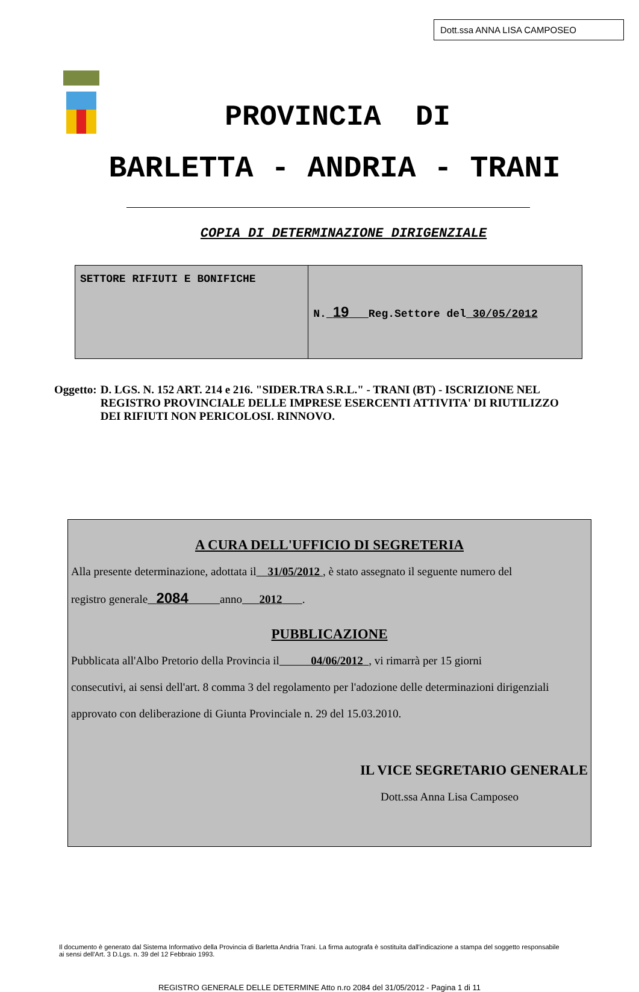Dott.ssa ANNA LISA CAMPOSEO
PROVINCIA DI
BARLETTA - ANDRIA - TRANI
COPIA DI DETERMINAZIONE DIRIGENZIALE
| SETTORE RIFIUTI E BONIFICHE | N. 19 Reg.Settore del 30/05/2012 |
Oggetto: D. LGS. N. 152 ART. 214 e 216. "SIDER.TRA S.R.L." - TRANI (BT) - ISCRIZIONE NEL REGISTRO PROVINCIALE DELLE IMPRESE ESERCENTI ATTIVITA' DI RIUTILIZZO DEI RIFIUTI NON PERICOLOSI. RINNOVO.
A CURA DELL'UFFICIO DI SEGRETERIA
Alla presente determinazione, adottata il 31/05/2012 , è stato assegnato il seguente numero del
registro generale 2084 anno 2012 .
PUBBLICAZIONE
Pubblicata all'Albo Pretorio della Provincia il 04/06/2012 , vi rimarrà per 15 giorni
consecutivi, ai sensi dell'art. 8 comma 3 del regolamento per l'adozione delle determinazioni dirigenziali
approvato con deliberazione di Giunta Provinciale n. 29 del 15.03.2010.
IL VICE SEGRETARIO GENERALE
Dott.ssa Anna Lisa Camposeo
Il documento è generato dal Sistema Informativo della Provincia di Barletta Andria Trani. La firma autografa è sostituita dall'indicazione a stampa del soggetto responsabile ai sensi dell'Art. 3 D.Lgs. n. 39 del 12 Febbraio 1993.
REGISTRO GENERALE DELLE DETERMINE Atto n.ro 2084 del 31/05/2012 - Pagina 1 di 11